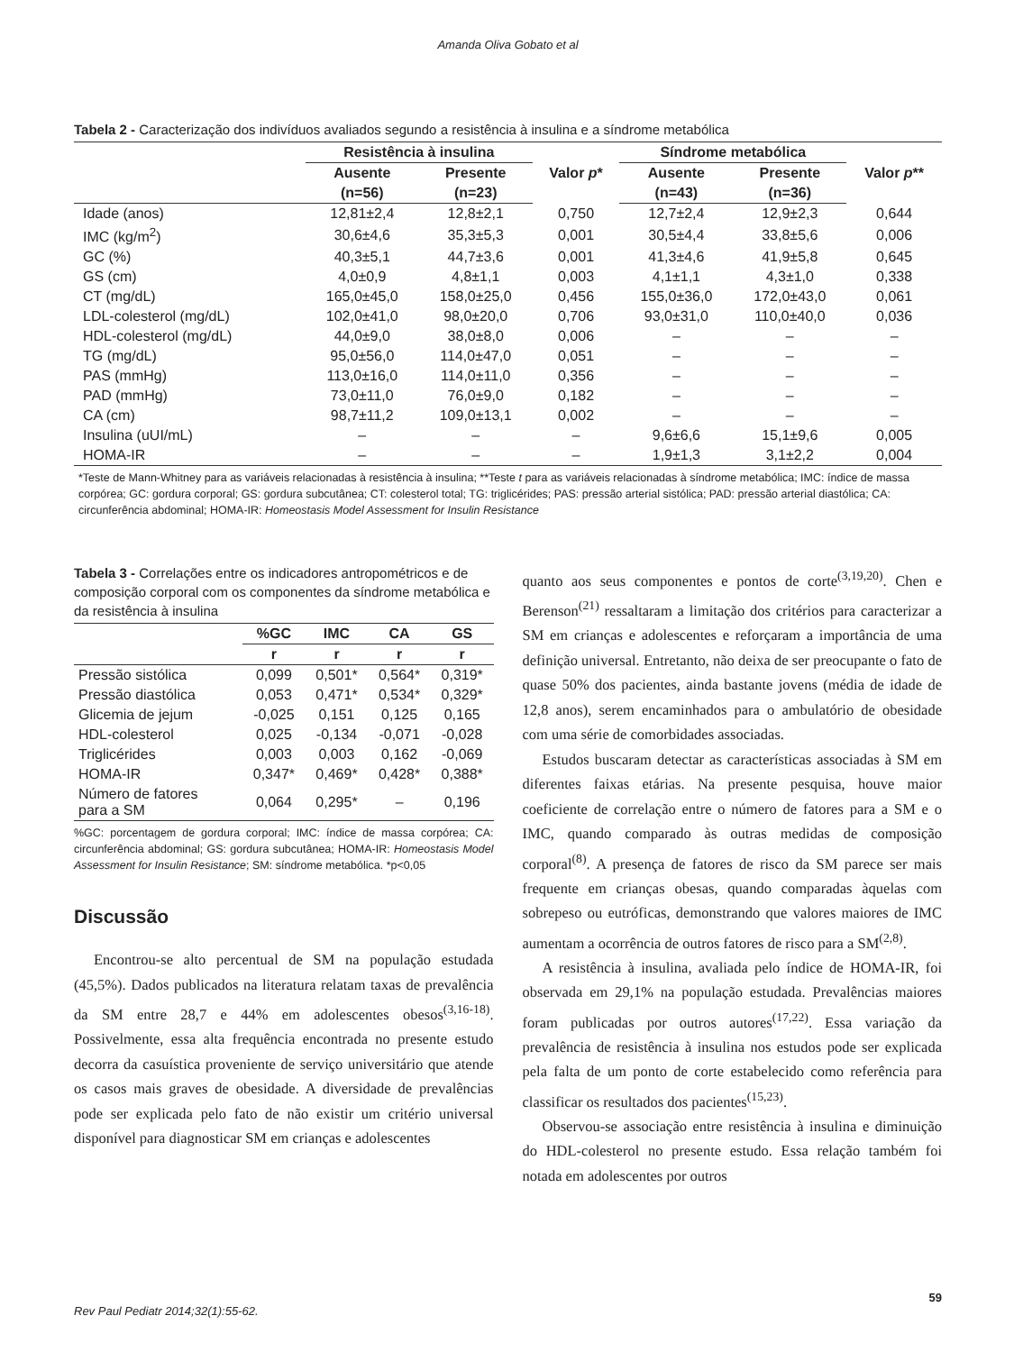Amanda Oliva Gobato et al
Tabela 2 - Caracterização dos indivíduos avaliados segundo a resistência à insulina e a síndrome metabólica
| | Resistência à insulina | | Valor p * | Síndrome metabólica | | Valor p ** |
| --- | --- | --- | --- | --- | --- | --- |
| | Ausente | Presente | | Ausente | Presente | |
| | (n=56) | (n=23) | | (n=43) | (n=36) | |
| Idade (anos) | 12,81±2,4 | 12,8±2,1 | 0,750 | 12,7±2,4 | 12,9±2,3 | 0,644 |
| IMC (kg/m<sup>2</sup>) | 30,6±4,6 | 35,3±5,3 | 0,001 | 30,5±4,4 | 33,8±5,6 | 0,006 |
| GC (%) | 40,3±5,1 | 44,7±3,6 | 0,001 | 41,3±4,6 | 41,9±5,8 | 0,645 |
| GS (cm) | 4,0±0,9 | 4,8±1,1 | 0,003 | 4,1±1,1 | 4,3±1,0 | 0,338 |
| CT (mg/dL) | 165,0±45,0 | 158,0±25,0 | 0,456 | 155,0±36,0 | 172,0±43,0 | 0,061 |
| LDL-colesterol (mg/dL) | 102,0±41,0 | 98,0±20,0 | 0,706 | 93,0±31,0 | 110,0±40,0 | 0,036 |
| HDL-colesterol (mg/dL) | 44,0±9,0 | 38,0±8,0 | 0,006 | – | – | – |
| TG (mg/dL) | 95,0±56,0 | 114,0±47,0 | 0,051 | – | – | – |
| PAS (mmHg) | 113,0±16,0 | 114,0±11,0 | 0,356 | – | – | – |
| PAD (mmHg) | 73,0±11,0 | 76,0±9,0 | 0,182 | – | – | – |
| CA (cm) | 98,7±11,2 | 109,0±13,1 | 0,002 | – | – | – |
| Insulina (uUI/mL) | – | – | – | 9,6±6,6 | 15,1±9,6 | 0,005 |
| HOMA-IR | – | – | – | 1,9±1,3 | 3,1±2,2 | 0,004 |
*Teste de Mann-Whitney para as variáveis relacionadas à resistência à insulina; **Teste t para as variáveis relacionadas à síndrome metabólica; IMC: índice de massa corpórea; GC: gordura corporal; GS: gordura subcutânea; CT: colesterol total; TG: triglicérides; PAS: pressão arterial sistólica; PAD: pressão arterial diastólica; CA: circunferência abdominal; HOMA-IR: Homeostasis Model Assessment for Insulin Resistance
Tabela 3 - Correlações entre os indicadores antropométricos e de composição corporal com os componentes da síndrome metabólica e da resistência à insulina
| | %GC | IMC | CA | GS |
| --- | --- | --- | --- | --- |
| | r | r | r | r |
| Pressão sistólica | 0,099 | 0,501* | 0,564* | 0,319* |
| Pressão diastólica | 0,053 | 0,471* | 0,534* | 0,329* |
| Glicemia de jejum | -0,025 | 0,151 | 0,125 | 0,165 |
| HDL-colesterol | 0,025 | -0,134 | -0,071 | -0,028 |
| Triglicérides | 0,003 | 0,003 | 0,162 | -0,069 |
| HOMA-IR | 0,347* | 0,469* | 0,428* | 0,388* |
| Número de fatores para a SM | 0,064 | 0,295* | – | 0,196 |
%GC: porcentagem de gordura corporal; IMC: índice de massa corpórea; CA: circunferência abdominal; GS: gordura subcutânea; HOMA-IR: Homeostasis Model Assessment for Insulin Resistance; SM: síndrome metabólica. *p<0,05
Discussão
Encontrou-se alto percentual de SM na população estudada (45,5%). Dados publicados na literatura relatam taxas de prevalência da SM entre 28,7 e 44% em adolescentes obesos<sup>(3,16-18)</sup>. Possivelmente, essa alta frequência encontrada no presente estudo decorra da casuística proveniente de serviço universitário que atende os casos mais graves de obesidade. A diversidade de prevalências pode ser explicada pelo fato de não existir um critério universal disponível para diagnosticar SM em crianças e adolescentes
quanto aos seus componentes e pontos de corte<sup>(3,19,20)</sup>. Chen e Berenson<sup>(21)</sup> ressaltaram a limitação dos critérios para caracterizar a SM em crianças e adolescentes e reforçaram a importância de uma definição universal. Entretanto, não deixa de ser preocupante o fato de quase 50% dos pacientes, ainda bastante jovens (média de idade de 12,8 anos), serem encaminhados para o ambulatório de obesidade com uma série de comorbidades associadas.
Estudos buscaram detectar as características associadas à SM em diferentes faixas etárias. Na presente pesquisa, houve maior coeficiente de correlação entre o número de fatores para a SM e o IMC, quando comparado às outras medidas de composição corporal<sup>(8)</sup>. A presença de fatores de risco da SM parece ser mais frequente em crianças obesas, quando comparadas àquelas com sobrepeso ou eutróficas, demonstrando que valores maiores de IMC aumentam a ocorrência de outros fatores de risco para a SM<sup>(2,8)</sup>.
A resistência à insulina, avaliada pelo índice de HOMA-IR, foi observada em 29,1% na população estudada. Prevalências maiores foram publicadas por outros autores<sup>(17,22)</sup>. Essa variação da prevalência de resistência à insulina nos estudos pode ser explicada pela falta de um ponto de corte estabelecido como referência para classificar os resultados dos pacientes<sup>(15,23)</sup>.
Observou-se associação entre resistência à insulina e diminuição do HDL-colesterol no presente estudo. Essa relação também foi notada em adolescentes por outros
59
Rev Paul Pediatr 2014;32(1):55-62.